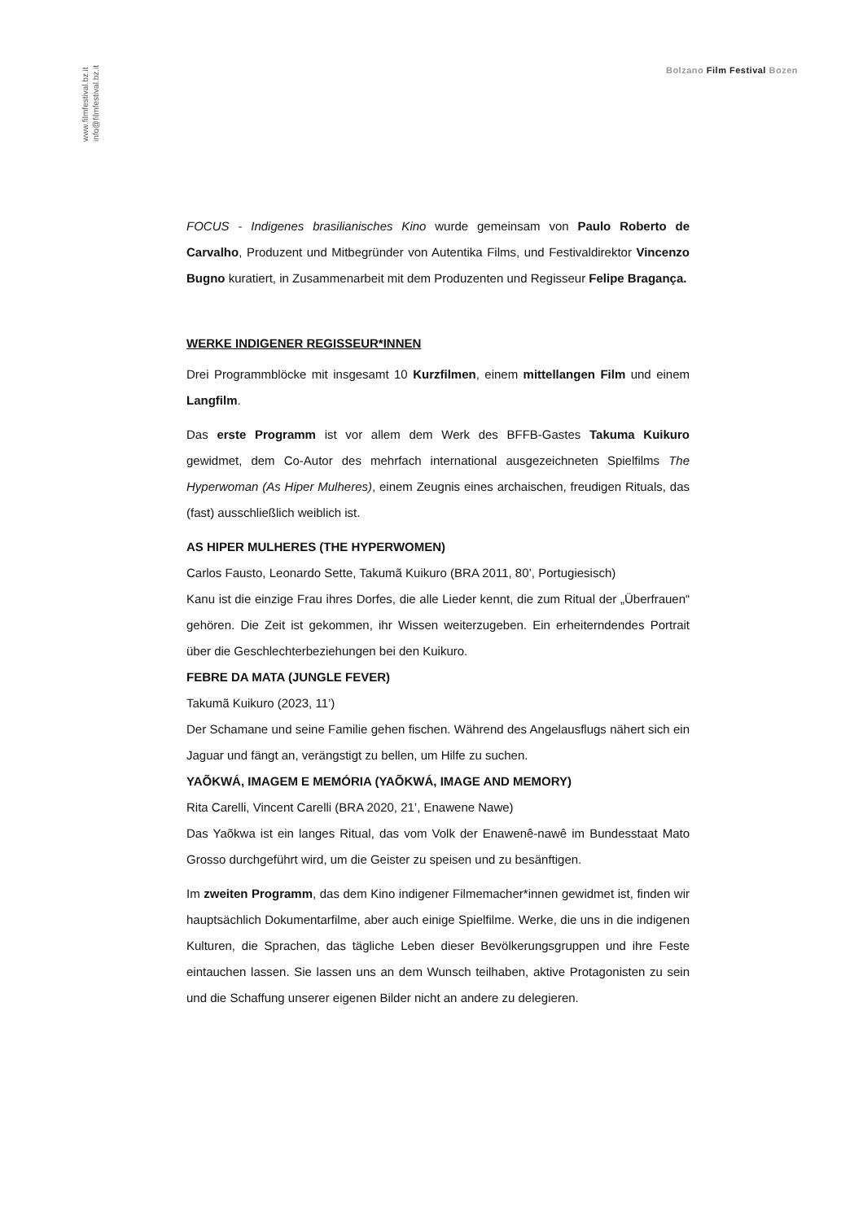www.filmfestival.bz.it
info@filmfestival.bz.it
Bolzano Film Festival Bozen
FOCUS - Indigenes brasilianisches Kino wurde gemeinsam von Paulo Roberto de Carvalho, Produzent und Mitbegründer von Autentika Films, und Festivaldirektor Vincenzo Bugno kuratiert, in Zusammenarbeit mit dem Produzenten und Regisseur Felipe Bragança.
WERKE INDIGENER REGISSEUR*INNEN
Drei Programmblöcke mit insgesamt 10 Kurzfilmen, einem mittellangen Film und einem Langfilm.
Das erste Programm ist vor allem dem Werk des BFFB-Gastes Takuma Kuikuro gewidmet, dem Co-Autor des mehrfach international ausgezeichneten Spielfilms The Hyperwoman (As Hiper Mulheres), einem Zeugnis eines archaischen, freudigen Rituals, das (fast) ausschließlich weiblich ist.
AS HIPER MULHERES (THE HYPERWOMEN)
Carlos Fausto, Leonardo Sette, Takumã Kuikuro (BRA 2011, 80’, Portugiesisch)
Kanu ist die einzige Frau ihres Dorfes, die alle Lieder kennt, die zum Ritual der „Überfrauen“ gehören. Die Zeit ist gekommen, ihr Wissen weiterzugeben. Ein erheiterndendes Portrait über die Geschlechterbeziehungen bei den Kuikuro.
FEBRE DA MATA (JUNGLE FEVER)
Takumã Kuikuro (2023, 11’)
Der Schamane und seine Familie gehen fischen. Während des Angelausflugs nähert sich ein Jaguar und fängt an, verängstigt zu bellen, um Hilfe zu suchen.
YAÕKWÁ, IMAGEM E MEMÓRIA (YAÕKWÁ, IMAGE AND MEMORY)
Rita Carelli, Vincent Carelli (BRA 2020, 21’, Enawene Nawe)
Das Yaõkwa ist ein langes Ritual, das vom Volk der Enawenê-nawê im Bundesstaat Mato Grosso durchgeführt wird, um die Geister zu speisen und zu besänftigen.
Im zweiten Programm, das dem Kino indigener Filmemacher*innen gewidmet ist, finden wir hauptsächlich Dokumentarfilme, aber auch einige Spielfilme. Werke, die uns in die indigenen Kulturen, die Sprachen, das tägliche Leben dieser Bevölkerungsgruppen und ihre Feste eintauchen lassen. Sie lassen uns an dem Wunsch teilhaben, aktive Protagonisten zu sein und die Schaffung unserer eigenen Bilder nicht an andere zu delegieren.